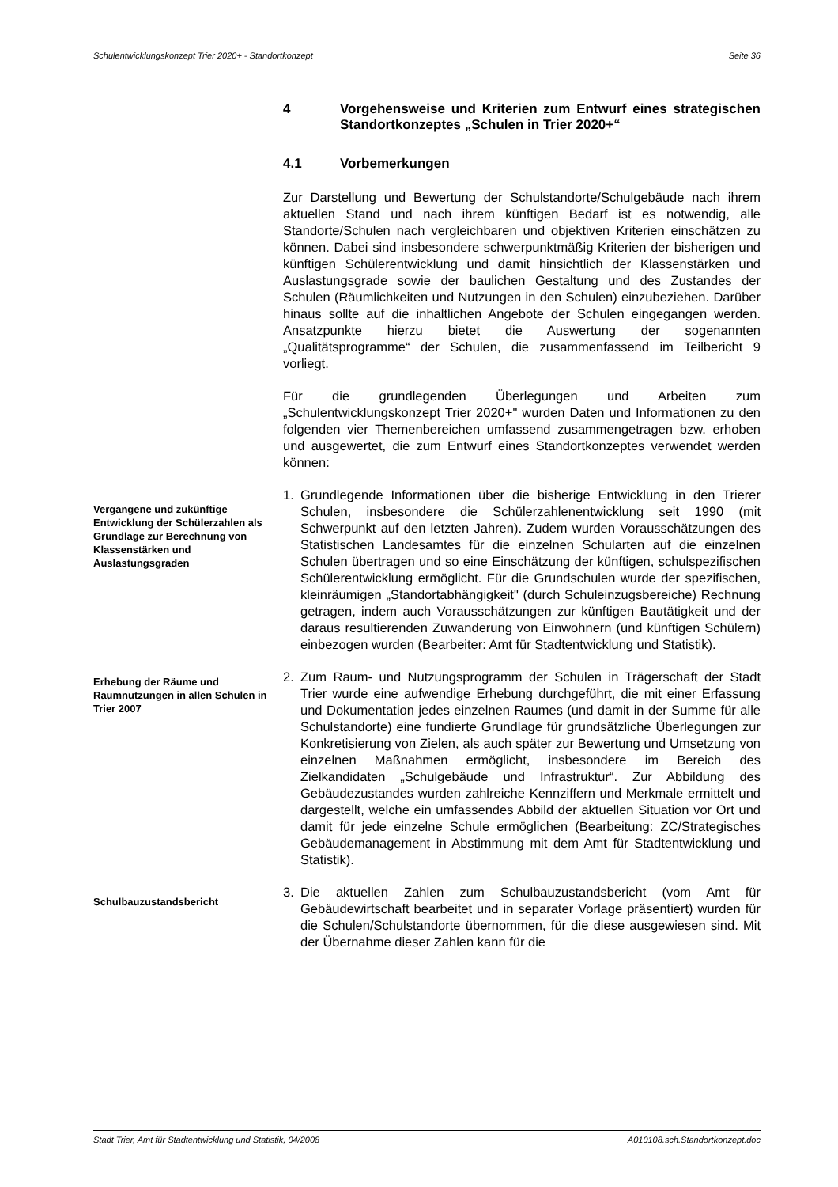Schulentwicklungskonzept Trier 2020+ - Standortkonzept Seite 36
4 Vorgehensweise und Kriterien zum Entwurf eines strategischen Standortkonzeptes „Schulen in Trier 2020+“
4.1 Vorbemerkungen
Zur Darstellung und Bewertung der Schulstandorte/Schulgebäude nach ihrem aktuellen Stand und nach ihrem künftigen Bedarf ist es notwendig, alle Standorte/Schulen nach vergleichbaren und objektiven Kriterien einschätzen zu können. Dabei sind insbesondere schwerpunktmäßig Kriterien der bisherigen und künftigen Schülerentwicklung und damit hinsichtlich der Klassenstärken und Auslastungsgrade sowie der baulichen Gestaltung und des Zustandes der Schulen (Räumlichkeiten und Nutzungen in den Schulen) einzubeziehen. Darüber hinaus sollte auf die inhaltlichen Angebote der Schulen eingegangen werden. Ansatzpunkte hierzu bietet die Auswertung der sogenannten „Qualitätsprogramme“ der Schulen, die zusammenfassend im Teilbericht 9 vorliegt.
Für die grundlegenden Überlegungen und Arbeiten zum „Schulentwicklungskonzept Trier 2020+" wurden Daten und Informationen zu den folgenden vier Themenbereichen umfassend zusammengetragen bzw. erhoben und ausgewertet, die zum Entwurf eines Standortkonzeptes verwendet werden können:
Vergangene und zukünftige Entwicklung der Schülerzahlen als Grundlage zur Berechnung von Klassenstärken und Auslastungsgraden
1. Grundlegende Informationen über die bisherige Entwicklung in den Trierer Schulen, insbesondere die Schülerzahlenentwicklung seit 1990 (mit Schwerpunkt auf den letzten Jahren). Zudem wurden Vorausschätzungen des Statistischen Landesamtes für die einzelnen Schularten auf die einzelnen Schulen übertragen und so eine Einschätzung der künftigen, schulspezifischen Schülerentwicklung ermöglicht. Für die Grundschulen wurde der spezifischen, kleinräumigen „Standortabhängigkeit" (durch Schuleinzugsbereiche) Rechnung getragen, indem auch Vorausschätzungen zur künftigen Bautätigkeit und der daraus resultierenden Zuwanderung von Einwohnern (und künftigen Schülern) einbezogen wurden (Bearbeiter: Amt für Stadtentwicklung und Statistik).
Erhebung der Räume und Raumnutzungen in allen Schulen in Trier 2007
2. Zum Raum- und Nutzungsprogramm der Schulen in Trägerschaft der Stadt Trier wurde eine aufwendige Erhebung durchgeführt, die mit einer Erfassung und Dokumentation jedes einzelnen Raumes (und damit in der Summe für alle Schulstandorte) eine fundierte Grundlage für grundsätzliche Überlegungen zur Konkretisierung von Zielen, als auch später zur Bewertung und Umsetzung von einzelnen Maßnahmen ermöglicht, insbesondere im Bereich des Zielkandidaten „Schulgebäude und Infrastruktur“. Zur Abbildung des Gebäudezustandes wurden zahlreiche Kennziffern und Merkmale ermittelt und dargestellt, welche ein umfassendes Abbild der aktuellen Situation vor Ort und damit für jede einzelne Schule ermöglichen (Bearbeitung: ZC/Strategisches Gebäudemanagement in Abstimmung mit dem Amt für Stadtentwicklung und Statistik).
Schulbauzustandsbericht
3. Die aktuellen Zahlen zum Schulbauzustandsbericht (vom Amt für Gebäudewirtschaft bearbeitet und in separater Vorlage präsentiert) wurden für die Schulen/Schulstandorte übernommen, für die diese ausgewiesen sind. Mit der Übernahme dieser Zahlen kann für die
Stadt Trier, Amt für Stadtentwicklung und Statistik, 04/2008 A010108.sch.Standortkonzept.doc